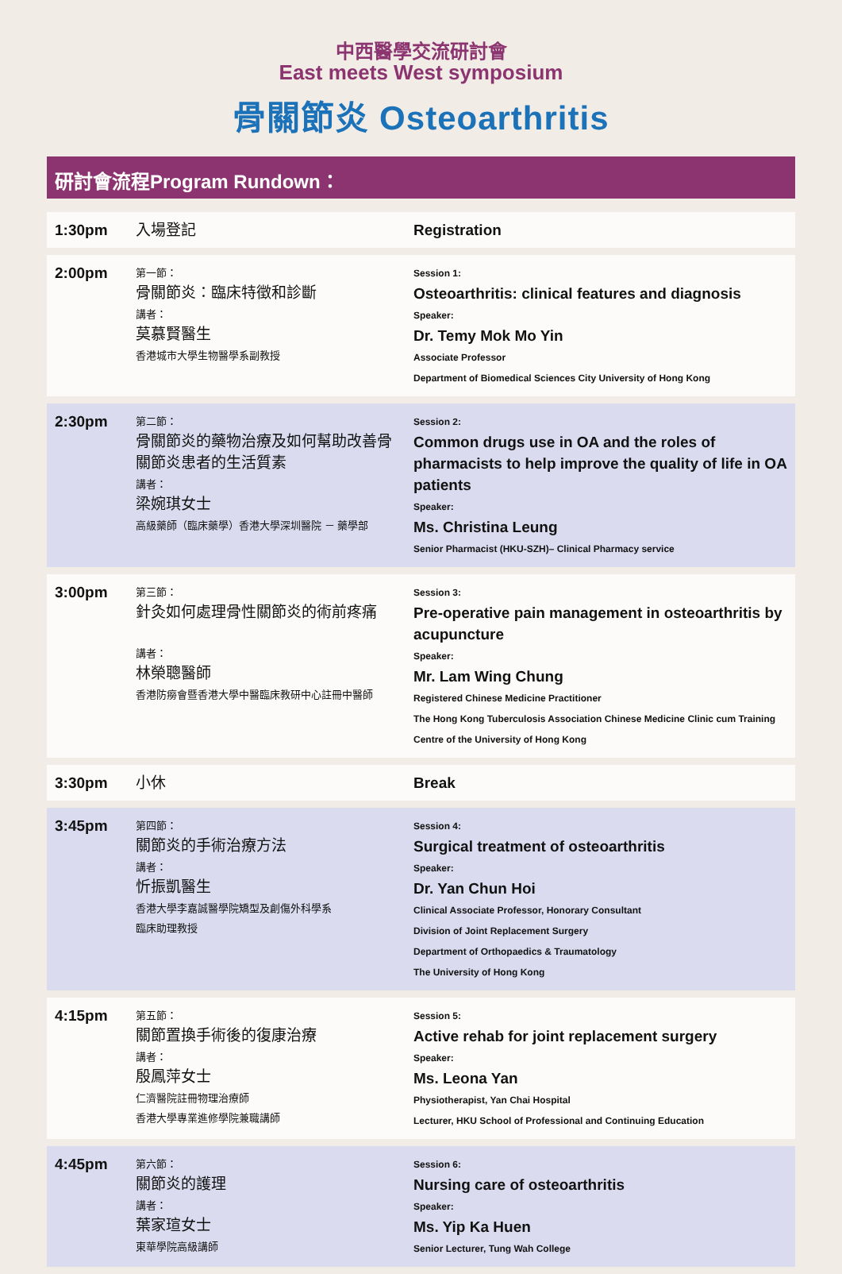中西醫學交流研討會
East meets West symposium
骨關節炎 Osteoarthritis
研討會流程Program Rundown：
| 1:30pm | 入場登記 | Registration |
| 2:00pm | 第一節： 骨關節炎：臨床特徵和診斷 講者： 莫慕賢醫生 香港城市大學生物醫學系副教授 | Session 1: Osteoarthritis: clinical features and diagnosis Speaker: Dr. Temy Mok Mo Yin Associate Professor Department of Biomedical Sciences City University of Hong Kong |
| 2:30pm | 第二節： 骨關節炎的藥物治療及如何幫助改善骨關節炎患者的生活質素 講者： 梁婉琪女士 高級藥師（臨床藥學）香港大學深圳醫院 － 藥學部 | Session 2: Common drugs use in OA and the roles of pharmacists to help improve the quality of life in OA patients Speaker: Ms. Christina Leung Senior Pharmacist (HKU-SZH)– Clinical Pharmacy service |
| 3:00pm | 第三節： 針灸如何處理骨性關節炎的術前疼痛 講者： 林榮聰醫師 香港防癆會暨香港大學中醫臨床教研中心註冊中醫師 | Session 3: Pre-operative pain management in osteoarthritis by acupuncture Speaker: Mr. Lam Wing Chung Registered Chinese Medicine Practitioner The Hong Kong Tuberculosis Association Chinese Medicine Clinic cum Training Centre of the University of Hong Kong |
| 3:30pm | 小休 | Break |
| 3:45pm | 第四節： 關節炎的手術治療方法 講者： 忻振凱醫生 香港大學李嘉誠醫學院矯型及創傷外科學系 臨床助理教授 | Session 4: Surgical treatment of osteoarthritis Speaker: Dr. Yan Chun Hoi Clinical Associate Professor, Honorary Consultant Division of Joint Replacement Surgery Department of Orthopaedics & Traumatology The University of Hong Kong |
| 4:15pm | 第五節： 關節置換手術後的復康治療 講者： 殷鳳萍女士 仁濟醫院註冊物理治療師 香港大學專業進修學院兼職講師 | Session 5: Active rehab for joint replacement surgery Speaker: Ms. Leona Yan Physiotherapist, Yan Chai Hospital Lecturer, HKU School of Professional and Continuing Education |
| 4:45pm | 第六節： 關節炎的護理 講者： 葉家瑄女士 東華學院高級講師 | Session 6: Nursing care of osteoarthritis Speaker: Ms. Yip Ka Huen Senior Lecturer, Tung Wah College |